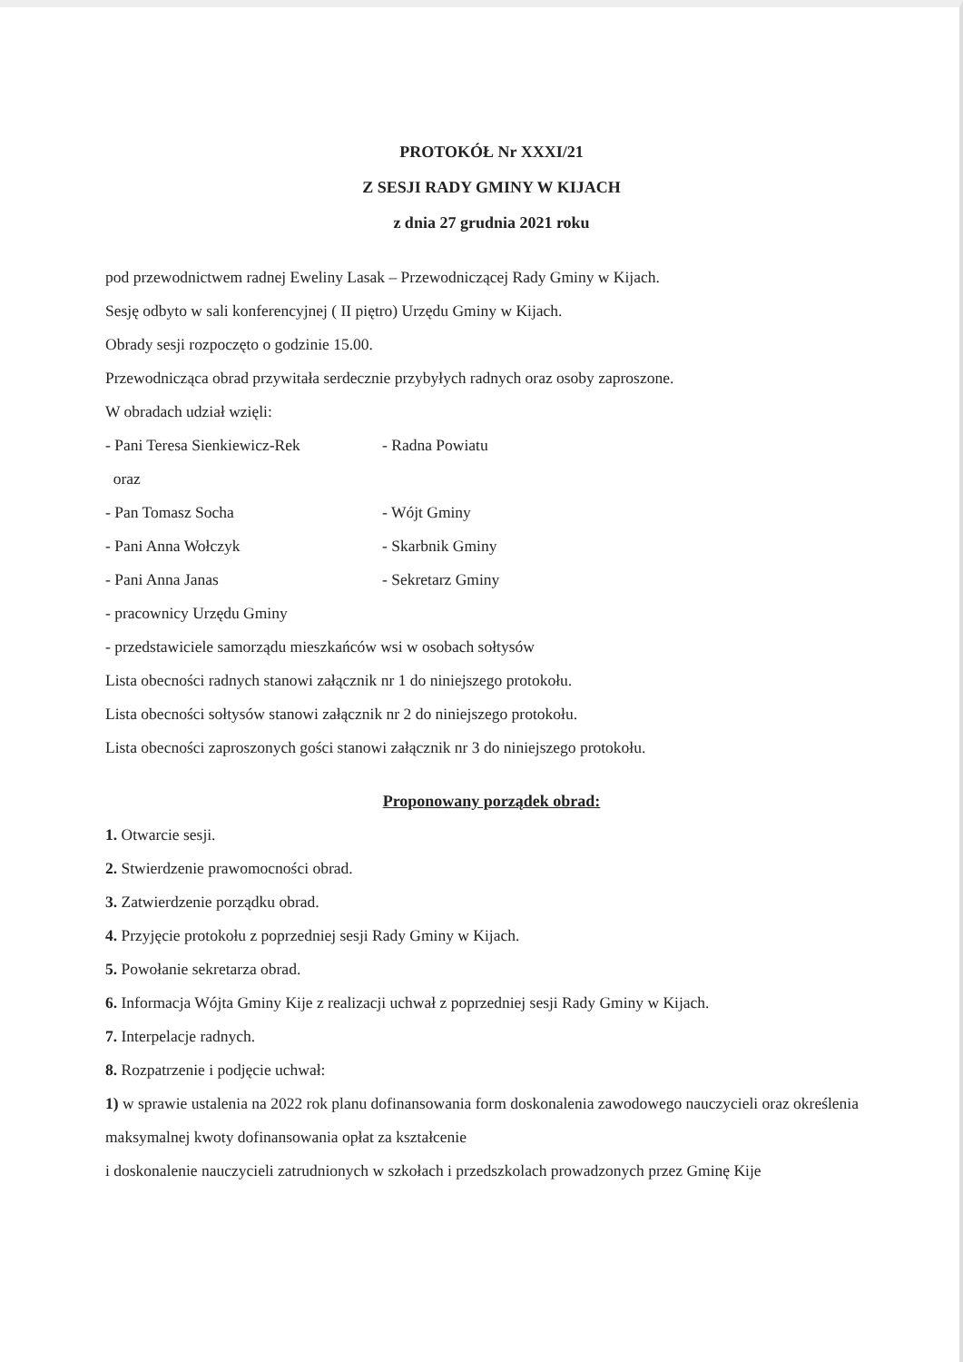PROTOKÓŁ Nr XXXI/21
Z SESJI RADY GMINY W KIJACH
z dnia 27 grudnia 2021 roku
pod przewodnictwem radnej Eweliny Lasak – Przewodniczącej Rady Gminy w Kijach.
Sesję odbyto w sali konferencyjnej ( II piętro) Urzędu Gminy w Kijach.
Obrady sesji rozpoczęto o godzinie 15.00.
Przewodnicząca obrad przywitała serdecznie przybyłych radnych oraz osoby zaproszone.
W obradach udział wzięli:
- Pani Teresa Sienkiewicz-Rek - Radna Powiatu
oraz
- Pan Tomasz Socha - Wójt Gminy
- Pani Anna Wołczyk - Skarbnik Gminy
- Pani Anna Janas - Sekretarz Gminy
- pracownicy Urzędu Gminy
- przedstawiciele samorządu mieszkańców wsi w osobach sołtysów
Lista obecności radnych stanowi załącznik nr 1 do niniejszego protokołu.
Lista obecności sołtysów stanowi załącznik nr 2 do niniejszego protokołu.
Lista obecności zaproszonych gości stanowi załącznik nr 3 do niniejszego protokołu.
Proponowany porządek obrad:
1. Otwarcie sesji.
2. Stwierdzenie prawomocności obrad.
3. Zatwierdzenie porządku obrad.
4. Przyjęcie protokołu z poprzedniej sesji Rady Gminy w Kijach.
5. Powołanie sekretarza obrad.
6. Informacja Wójta Gminy Kije z realizacji uchwał z poprzedniej sesji Rady Gminy w Kijach.
7. Interpelacje radnych.
8. Rozpatrzenie i podjęcie uchwał:
1) w sprawie ustalenia na 2022 rok planu dofinansowania form doskonalenia zawodowego nauczycieli oraz określenia maksymalnej kwoty dofinansowania opłat za kształcenie
i doskonalenie nauczycieli zatrudnionych w szkołach i przedszkolach prowadzonych przez Gminę Kije